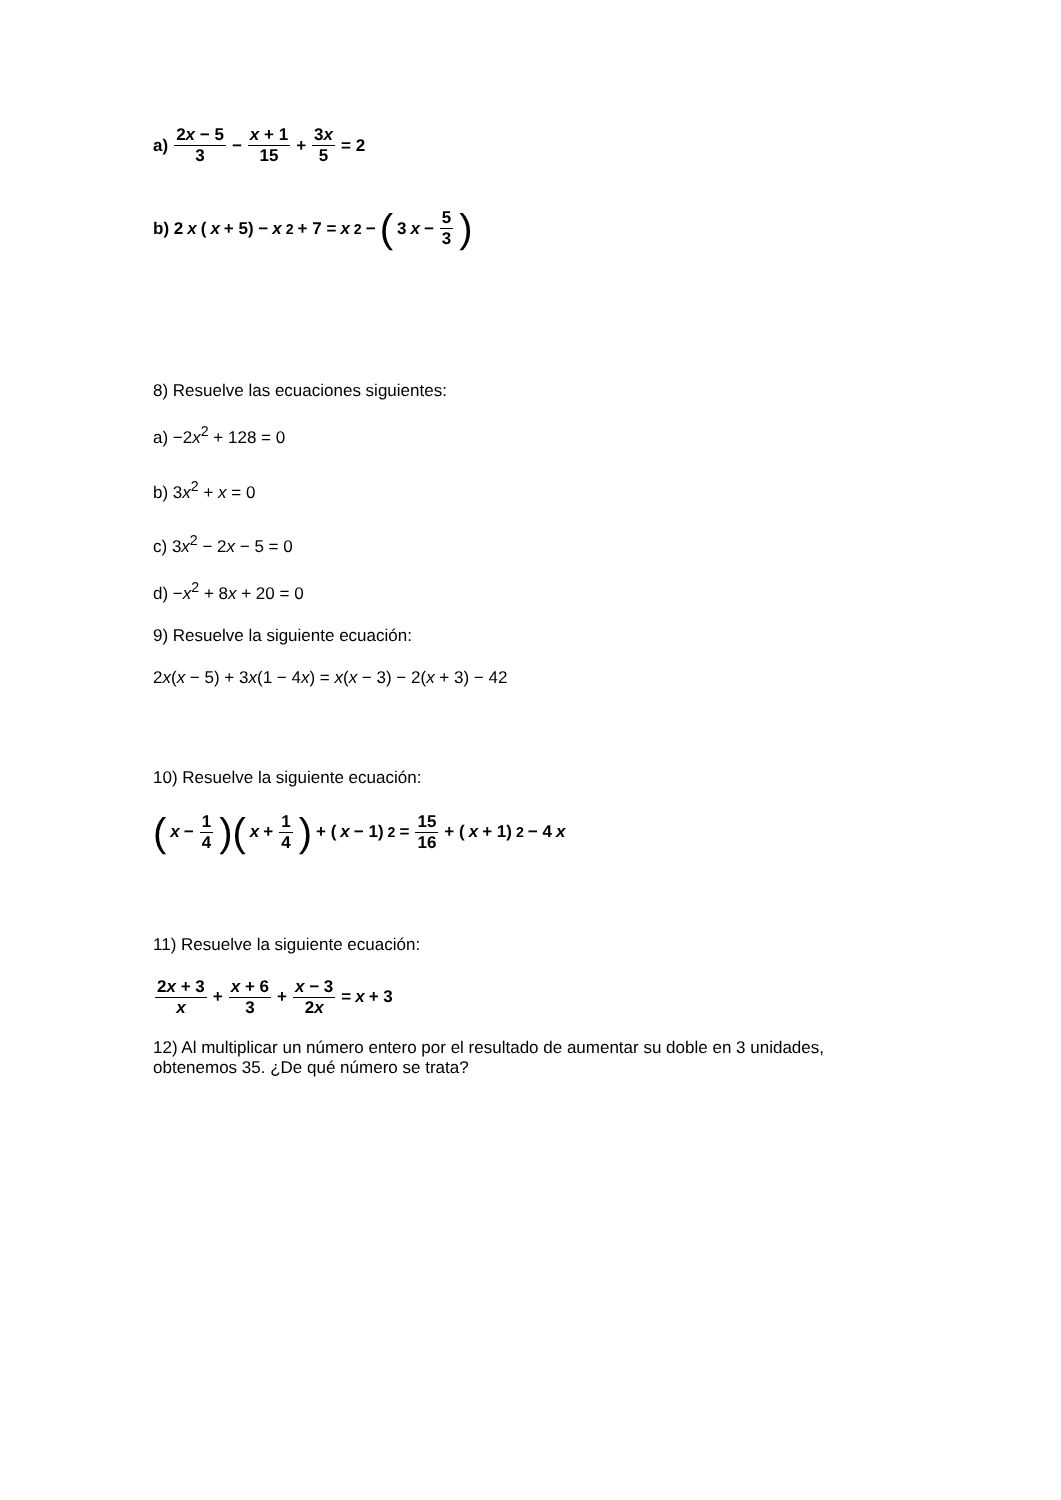a) 2x − 5 3 − x + 1 15 + 3x 5 = 2
b) 2 x ( x + 5) − x<sup>2</sup> + 7 = x<sup>2</sup> − ( 3 x − 5 3)
8) Resuelve las ecuaciones siguientes:
a) −2x<sup>2</sup> + 128 = 0
b) 3x<sup>2</sup> + x = 0
c) 3x<sup>2</sup> − 2x − 5 = 0
d) −x<sup>2</sup> + 8x + 20 = 0
9) Resuelve la siguiente ecuación:
2x(x − 5) + 3x(1 − 4x) = x(x − 3) − 2(x + 3) − 42
10) Resuelve la siguiente ecuación:
(x − 1 4)(x + 1 4) + ( x − 1)<sup>2</sup> = 15 16 + ( x + 1)<sup>2</sup> − 4 x
11) Resuelve la siguiente ecuación:
2x + 3 x + x + 6 3 + x − 3 2x = x + 3
12) Al multiplicar un número entero por el resultado de aumentar su doble en 3 unidades,
obtenemos 35. ¿De qué número se trata?